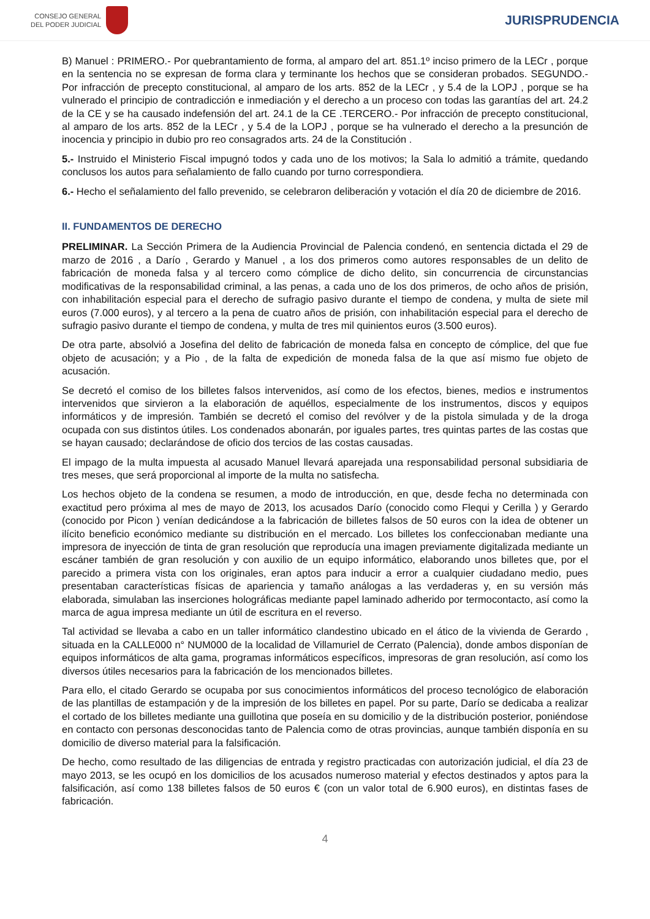CONSEJO GENERAL
DEL PODER JUDICIAL
JURISPRUDENCIA
B) Manuel : PRIMERO.- Por quebrantamiento de forma, al amparo del art. 851.1º inciso primero de la LECr , porque en la sentencia no se expresan de forma clara y terminante los hechos que se consideran probados. SEGUNDO.- Por infracción de precepto constitucional, al amparo de los arts. 852 de la LECr , y 5.4 de la LOPJ , porque se ha vulnerado el principio de contradicción e inmediación y el derecho a un proceso con todas las garantías del art. 24.2 de la CE y se ha causado indefensión del art. 24.1 de la CE .TERCERO.- Por infracción de precepto constitucional, al amparo de los arts. 852 de la LECr , y 5.4 de la LOPJ , porque se ha vulnerado el derecho a la presunción de inocencia y principio in dubio pro reo consagrados arts. 24 de la Constitución .
5.- Instruido el Ministerio Fiscal impugnó todos y cada uno de los motivos; la Sala lo admitió a trámite, quedando conclusos los autos para señalamiento de fallo cuando por turno correspondiera.
6.- Hecho el señalamiento del fallo prevenido, se celebraron deliberación y votación el día 20 de diciembre de 2016.
II. FUNDAMENTOS DE DERECHO
PRELIMINAR. La Sección Primera de la Audiencia Provincial de Palencia condenó, en sentencia dictada el 29 de marzo de 2016 , a Darío , Gerardo y Manuel , a los dos primeros como autores responsables de un delito de fabricación de moneda falsa y al tercero como cómplice de dicho delito, sin concurrencia de circunstancias modificativas de la responsabilidad criminal, a las penas, a cada uno de los dos primeros, de ocho años de prisión, con inhabilitación especial para el derecho de sufragio pasivo durante el tiempo de condena, y multa de siete mil euros (7.000 euros), y al tercero a la pena de cuatro años de prisión, con inhabilitación especial para el derecho de sufragio pasivo durante el tiempo de condena, y multa de tres mil quinientos euros (3.500 euros).
De otra parte, absolvió a Josefina del delito de fabricación de moneda falsa en concepto de cómplice, del que fue objeto de acusación; y a Pio , de la falta de expedición de moneda falsa de la que así mismo fue objeto de acusación.
Se decretó el comiso de los billetes falsos intervenidos, así como de los efectos, bienes, medios e instrumentos intervenidos que sirvieron a la elaboración de aquéllos, especialmente de los instrumentos, discos y equipos informáticos y de impresión. También se decretó el comiso del revólver y de la pistola simulada y de la droga ocupada con sus distintos útiles. Los condenados abonarán, por iguales partes, tres quintas partes de las costas que se hayan causado; declarándose de oficio dos tercios de las costas causadas.
El impago de la multa impuesta al acusado Manuel llevará aparejada una responsabilidad personal subsidiaria de tres meses, que será proporcional al importe de la multa no satisfecha.
Los hechos objeto de la condena se resumen, a modo de introducción, en que, desde fecha no determinada con exactitud pero próxima al mes de mayo de 2013, los acusados Darío (conocido como Flequi y Cerilla ) y Gerardo (conocido por Picon ) venían dedicándose a la fabricación de billetes falsos de 50 euros con la idea de obtener un ilícito beneficio económico mediante su distribución en el mercado. Los billetes los confeccionaban mediante una impresora de inyección de tinta de gran resolución que reproducía una imagen previamente digitalizada mediante un escáner también de gran resolución y con auxilio de un equipo informático, elaborando unos billetes que, por el parecido a primera vista con los originales, eran aptos para inducir a error a cualquier ciudadano medio, pues presentaban características físicas de apariencia y tamaño análogas a las verdaderas y, en su versión más elaborada, simulaban las inserciones holográficas mediante papel laminado adherido por termocontacto, así como la marca de agua impresa mediante un útil de escritura en el reverso.
Tal actividad se llevaba a cabo en un taller informático clandestino ubicado en el ático de la vivienda de Gerardo , situada en la CALLE000 n° NUM000 de la localidad de Villamuriel de Cerrato (Palencia), donde ambos disponían de equipos informáticos de alta gama, programas informáticos específicos, impresoras de gran resolución, así como los diversos útiles necesarios para la fabricación de los mencionados billetes.
Para ello, el citado Gerardo se ocupaba por sus conocimientos informáticos del proceso tecnológico de elaboración de las plantillas de estampación y de la impresión de los billetes en papel. Por su parte, Darío se dedicaba a realizar el cortado de los billetes mediante una guillotina que poseía en su domicilio y de la distribución posterior, poniéndose en contacto con personas desconocidas tanto de Palencia como de otras provincias, aunque también disponía en su domicilio de diverso material para la falsificación.
De hecho, como resultado de las diligencias de entrada y registro practicadas con autorización judicial, el día 23 de mayo 2013, se les ocupó en los domicilios de los acusados numeroso material y efectos destinados y aptos para la falsificación, así como 138 billetes falsos de 50 euros € (con un valor total de 6.900 euros), en distintas fases de fabricación.
4